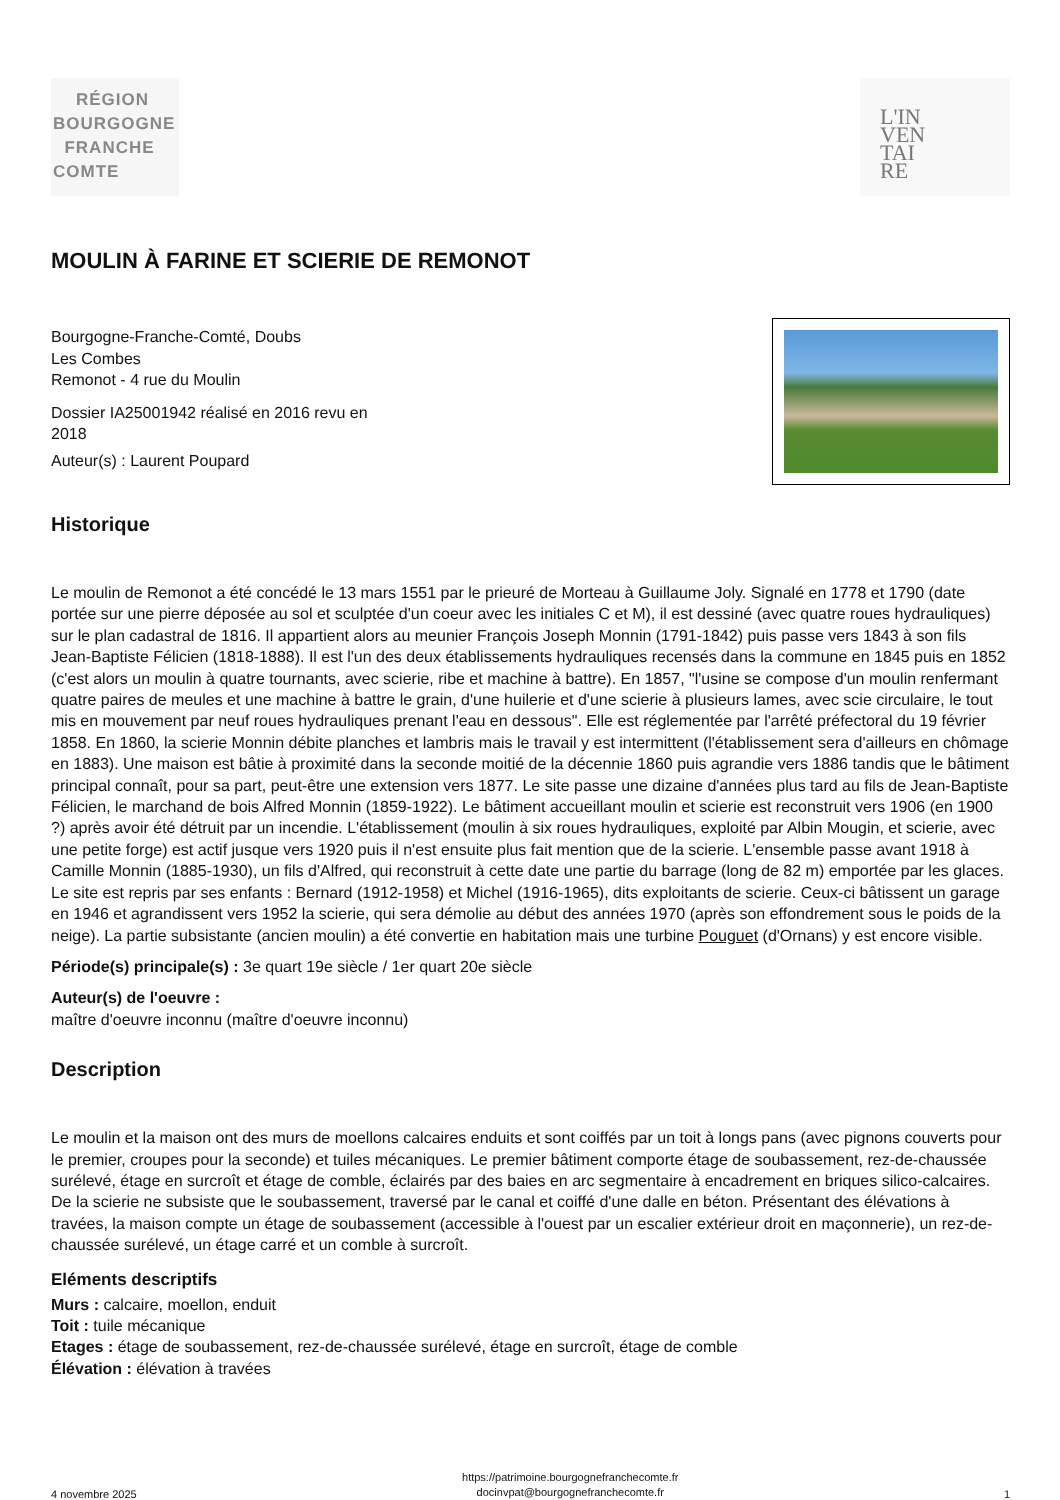RÉGION
BOURGOGNE
FRANCHE
COMTE
L'IN
VEN
TAI
RE
MOULIN À FARINE ET SCIERIE DE REMONOT
Bourgogne-Franche-Comté, Doubs
Les Combes
Remonot - 4 rue du Moulin
Dossier IA25001942 réalisé en 2016 revu en
2018
Auteur(s) : Laurent Poupard
Historique
Le moulin de Remonot a été concédé le 13 mars 1551 par le prieuré de Morteau à Guillaume Joly. Signalé en 1778 et 1790 (date portée sur une pierre déposée au sol et sculptée d'un coeur avec les initiales C et M), il est dessiné (avec quatre roues hydrauliques) sur le plan cadastral de 1816. Il appartient alors au meunier François Joseph Monnin (1791-1842) puis passe vers 1843 à son fils Jean-Baptiste Félicien (1818-1888). Il est l'un des deux établissements hydrauliques recensés dans la commune en 1845 puis en 1852 (c'est alors un moulin à quatre tournants, avec scierie, ribe et machine à battre). En 1857, "l'usine se compose d'un moulin renfermant quatre paires de meules et une machine à battre le grain, d'une huilerie et d'une scierie à plusieurs lames, avec scie circulaire, le tout mis en mouvement par neuf roues hydrauliques prenant l'eau en dessous". Elle est réglementée par l'arrêté préfectoral du 19 février 1858. En 1860, la scierie Monnin débite planches et lambris mais le travail y est intermittent (l'établissement sera d'ailleurs en chômage en 1883). Une maison est bâtie à proximité dans la seconde moitié de la décennie 1860 puis agrandie vers 1886 tandis que le bâtiment principal connaît, pour sa part, peut-être une extension vers 1877. Le site passe une dizaine d'années plus tard au fils de Jean-Baptiste Félicien, le marchand de bois Alfred Monnin (1859-1922). Le bâtiment accueillant moulin et scierie est reconstruit vers 1906 (en 1900 ?) après avoir été détruit par un incendie. L'établissement (moulin à six roues hydrauliques, exploité par Albin Mougin, et scierie, avec une petite forge) est actif jusque vers 1920 puis il n'est ensuite plus fait mention que de la scierie. L'ensemble passe avant 1918 à Camille Monnin (1885-1930), un fils d'Alfred, qui reconstruit à cette date une partie du barrage (long de 82 m) emportée par les glaces. Le site est repris par ses enfants : Bernard (1912-1958) et Michel (1916-1965), dits exploitants de scierie. Ceux-ci bâtissent un garage en 1946 et agrandissent vers 1952 la scierie, qui sera démolie au début des années 1970 (après son effondrement sous le poids de la neige). La partie subsistante (ancien moulin) a été convertie en habitation mais une turbine Pouguet (d'Ornans) y est encore visible.
Période(s) principale(s) : 3e quart 19e siècle / 1er quart 20e siècle
Auteur(s) de l'oeuvre :
maître d'oeuvre inconnu (maître d'oeuvre inconnu)
Description
Le moulin et la maison ont des murs de moellons calcaires enduits et sont coiffés par un toit à longs pans (avec pignons couverts pour le premier, croupes pour la seconde) et tuiles mécaniques. Le premier bâtiment comporte étage de soubassement, rez-de-chaussée surélevé, étage en surcroît et étage de comble, éclairés par des baies en arc segmentaire à encadrement en briques silico-calcaires. De la scierie ne subsiste que le soubassement, traversé par le canal et coiffé d'une dalle en béton. Présentant des élévations à travées, la maison compte un étage de soubassement (accessible à l'ouest par un escalier extérieur droit en maçonnerie), un rez-de-chaussée surélevé, un étage carré et un comble à surcroît.
Eléments descriptifs
Murs : calcaire, moellon, enduit
Toit : tuile mécanique
Etages : étage de soubassement, rez-de-chaussée surélevé, étage en surcroît, étage de comble
Élévation : élévation à travées
4 novembre 2025 https://patrimoine.bourgognefranchecomte.fr
docinvpat@bourgognefranchecomte.fr 1